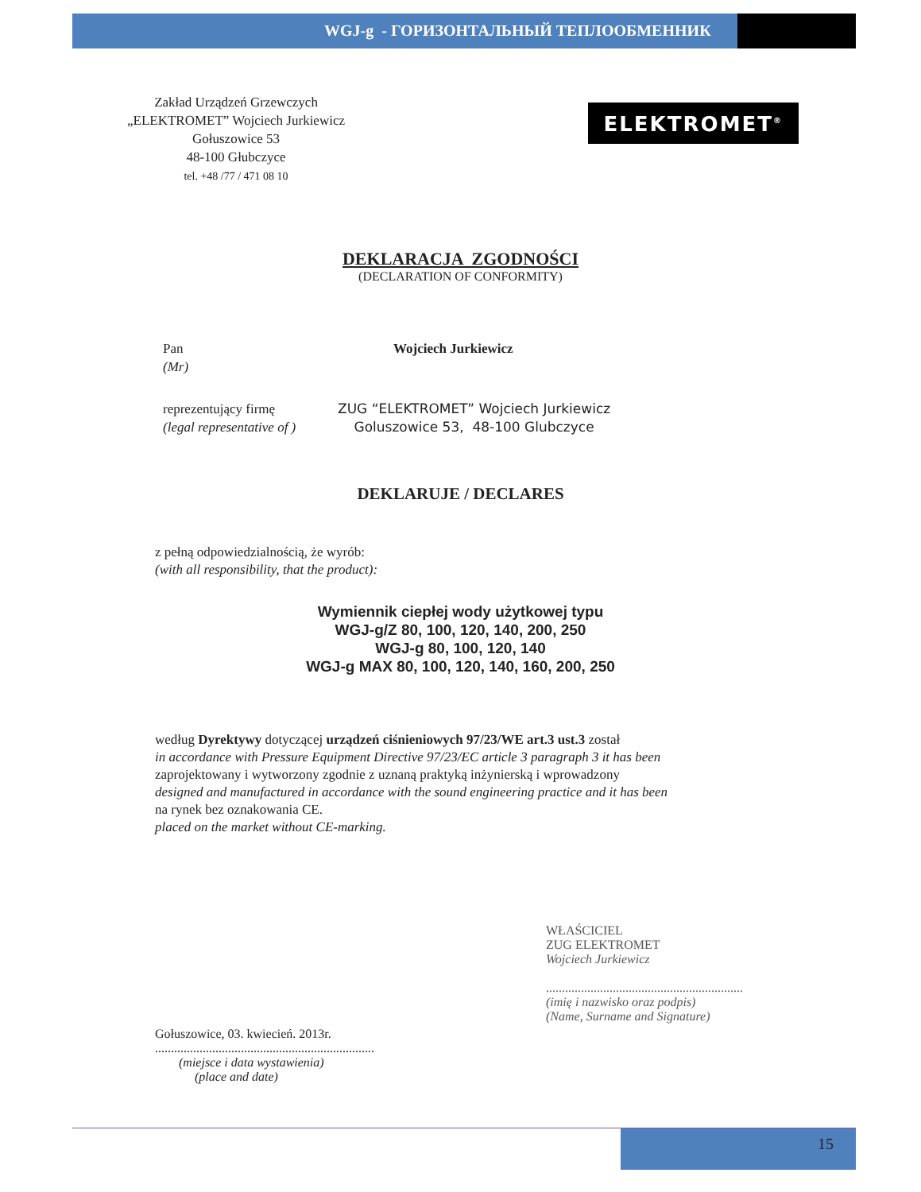WGJ-g - ГОРИЗОНТАЛЬНЫЙ ТЕПЛООБМЕННИК
Zakład Urządzeń Grzewczych
„ELEKTROMET” Wojciech Jurkiewicz
Gołuszowice 53
48-100 Głubczyce
tel. +48 /77 / 471 08 10
ELEKTROMET<sup>®</sup>
DEKLARACJA ZGODNOŚCI
(DECLARATION OF CONFORMITY)
Pan
(Mr)
Wojciech Jurkiewicz
reprezentujący firmę
(legal representative of )
ZUG “ELEKTROMET” Wojciech Jurkiewicz
Goluszowice 53, 48-100 Glubczyce
DEKLARUJE / DECLARES
z pełną odpowiedzialnością, że wyrób:
(with all responsibility, that the product):
Wymiennik ciepłej wody użytkowej typu
WGJ-g/Z 80, 100, 120, 140, 200, 250
WGJ-g 80, 100, 120, 140
WGJ-g MAX 80, 100, 120, 140, 160, 200, 250
według Dyrektywy dotyczącej urządzeń ciśnieniowych 97/23/WE art.3 ust.3 został
in accordance with Pressure Equipment Directive 97/23/EC article 3 paragraph 3 it has been
zaprojektowany i wytworzony zgodnie z uznaną praktyką inżynierską i wprowadzony
designed and manufactured in accordance with the sound engineering practice and it has been
na rynek bez oznakowania CE.
placed on the market without CE-marking.
Gołuszowice, 03. kwiecień. 2013r.
.....................................................................
(miejsce i data wystawienia)
(place and date)
WŁAŚCICIEL
ZUG ELEKTROMET
Wojciech Jurkiewicz
..............................................................
(imię i nazwisko oraz podpis)
(Name, Surname and Signature)
15